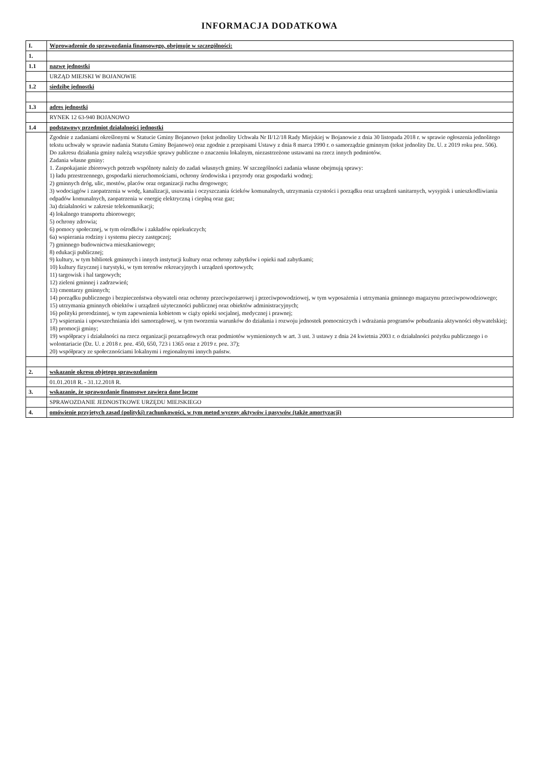INFORMACJA DODATKOWA
| I. | Wprowadzenie do sprawozdania finansowego, obejmuje w szczególności: |
| 1. | |
| 1.1 | nazwę jednostki |
| | URZĄD MIEJSKI W BOJANOWIE |
| 1.2 | siedzibę jednostki |
| 1.3 | adres jednostki |
| | RYNEK 12 63-940 BOJANOWO |
| 1.4 | podstawowy przedmiot działalności jednostki |
| | Zgodnie z zadaniami określonymi w Statucie Gminy Bojanowo (tekst jednolity Uchwała Nr II/12/18 Rady Miejskiej w Bojanowie z dnia 30 listopada 2018 r. w sprawie ogłoszenia jednolitego tekstu uchwały w sprawie nadania Statutu Gminy Bojanowo) oraz zgodnie z przepisami Ustawy z dnia 8 marca 1990 r. o samorządzie gminnym (tekst jednolity Dz. U. z 2019 roku poz. 506). Do zakresu działania gminy należą wszystkie sprawy publiczne o znaczeniu lokalnym, niezastrzeżone ustawami na rzecz innych podmiotów. Zadania własne gminy: 1. Zaspokajanie zbiorowych potrzeb wspólnoty należy do zadań własnych gminy. W szczególności zadania własne obejmują sprawy: 1) ładu przestrzennego, gospodarki nieruchomościami, ochrony środowiska i przyrody oraz gospodarki wodnej; 2) gminnych dróg, ulic, mostów, placów oraz organizacji ruchu drogowego; 3) wodociągów i zaopatrzenia w wodę, kanalizacji, usuwania i oczyszczania ścieków komunalnych, utrzymania czystości i porządku oraz urządzeń sanitarnych, wysypisk i unieszkodliwiania odpadów komunalnych, zaopatrzenia w energię elektryczną i cieplną oraz gaz; 3a) działalności w zakresie telekomunikacji; 4) lokalnego transportu zbiorowego; 5) ochrony zdrowia; 6) pomocy społecznej, w tym ośrodków i zakładów opiekuńczych; 6a) wspierania rodziny i systemu pieczy zastępczej; 7) gminnego budownictwa mieszkaniowego; 8) edukacji publicznej; 9) kultury, w tym bibliotek gminnych i innych instytucji kultury oraz ochrony zabytków i opieki nad zabytkami; 10) kultury fizycznej i turystyki, w tym terenów rekreacyjnych i urządzeń sportowych; 11) targowisk i hal targowych; 12) zieleni gminnej i zadrzewień; 13) cmentarzy gminnych; 14) porządku publicznego i bezpieczeństwa obywateli oraz ochrony przeciwpożarowej i przeciwpowodziowej, w tym wyposażenia i utrzymania gminnego magazynu przeciwpowodziowego; 15) utrzymania gminnych obiektów i urządzeń użyteczności publicznej oraz obiektów administracyjnych; 16) polityki prorodzinnej, w tym zapewnienia kobietom w ciąży opieki socjalnej, medycznej i prawnej; 17) wspierania i upowszechniania idei samorządowej, w tym tworzenia warunków do działania i rozwoju jednostek pomocniczych i wdrażania programów pobudzania aktywności obywatelskiej; 18) promocji gminy; 19) współpracy i działalności na rzecz organizacji pozarządowych oraz podmiotów wymienionych w art. 3 ust. 3 ustawy z dnia 24 kwietnia 2003 r. o działalności pożytku publicznego i o wolontariacie (Dz. U. z 2018 r. poz. 450, 650, 723 i 1365 oraz z 2019 r. poz. 37); 20) współpracy ze społecznościami lokalnymi i regionalnymi innych państw. |
| 2. | wskazanie okresu objętego sprawozdaniem |
| | 01.01.2018 R. - 31.12.2018 R. |
| 3. | wskazanie, że sprawozdanie finansowe zawiera dane łączne |
| | SPRAWOZDANIE JEDNOSTKOWE URZĘDU MIEJSKIEGO |
| 4. | omówienie przyjętych zasad (polityki) rachunkowości, w tym metod wyceny aktywów i pasywów (także amortyzacji) |